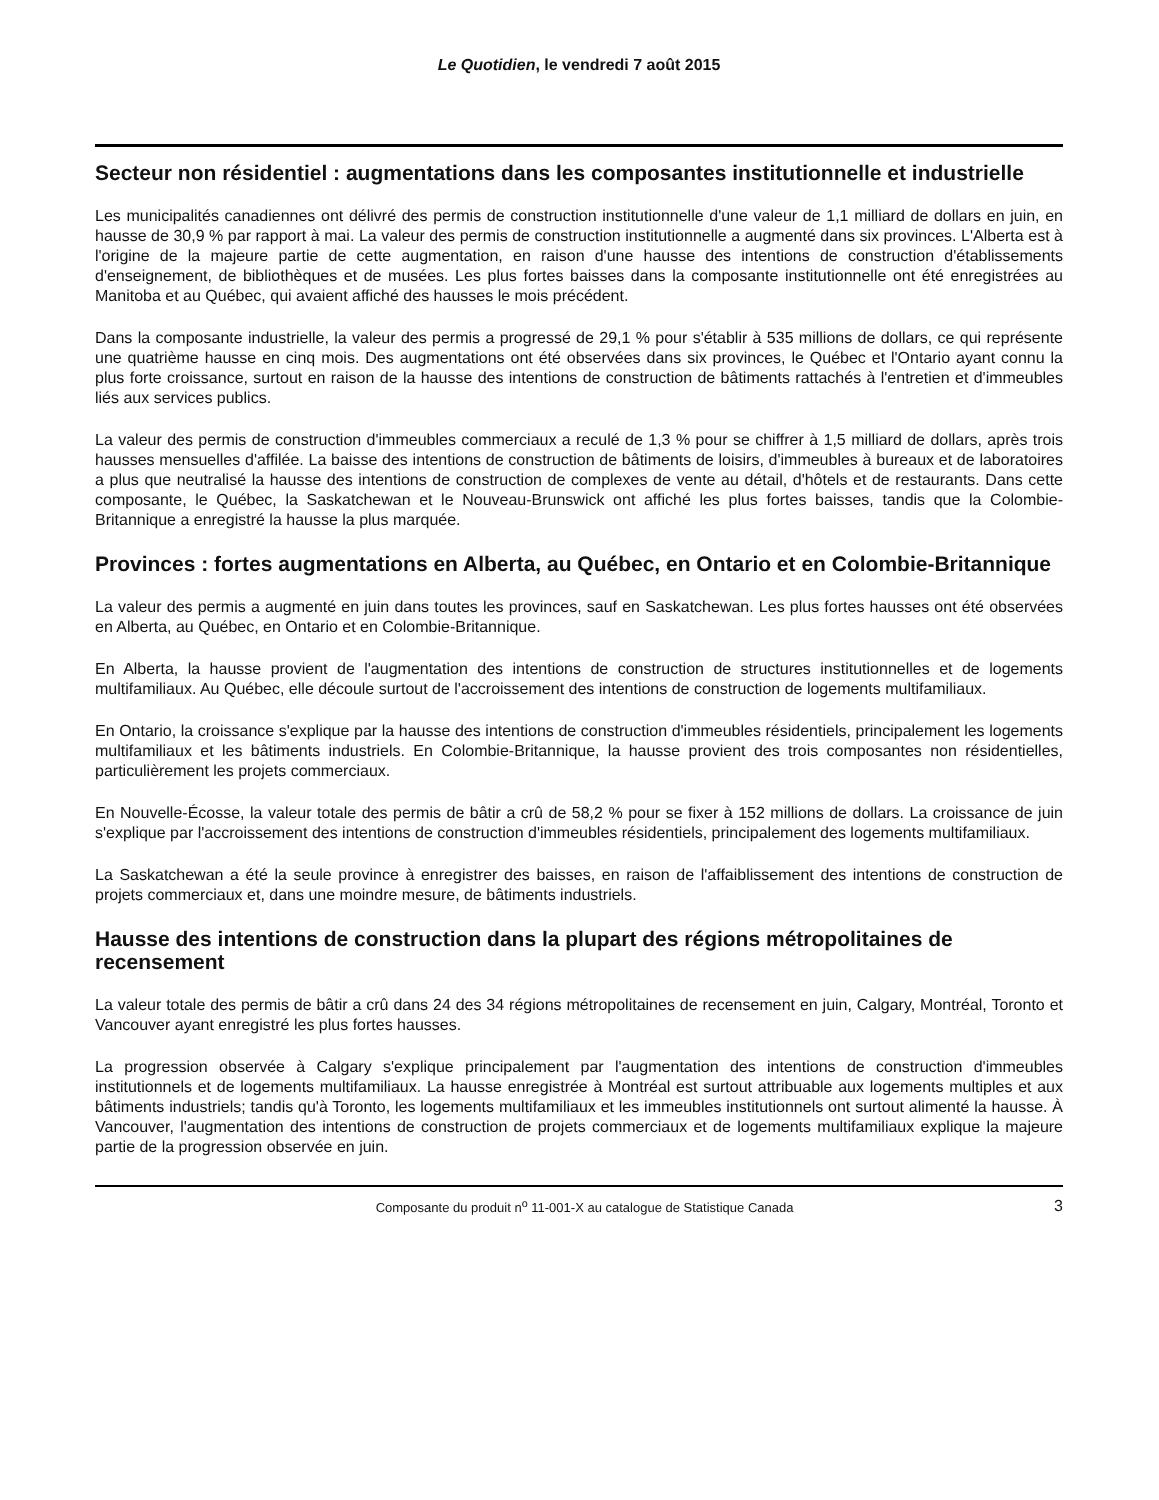Le Quotidien, le vendredi 7 août 2015
Secteur non résidentiel : augmentations dans les composantes institutionnelle et industrielle
Les municipalités canadiennes ont délivré des permis de construction institutionnelle d'une valeur de 1,1 milliard de dollars en juin, en hausse de 30,9 % par rapport à mai. La valeur des permis de construction institutionnelle a augmenté dans six provinces. L'Alberta est à l'origine de la majeure partie de cette augmentation, en raison d'une hausse des intentions de construction d'établissements d'enseignement, de bibliothèques et de musées. Les plus fortes baisses dans la composante institutionnelle ont été enregistrées au Manitoba et au Québec, qui avaient affiché des hausses le mois précédent.
Dans la composante industrielle, la valeur des permis a progressé de 29,1 % pour s'établir à 535 millions de dollars, ce qui représente une quatrième hausse en cinq mois. Des augmentations ont été observées dans six provinces, le Québec et l'Ontario ayant connu la plus forte croissance, surtout en raison de la hausse des intentions de construction de bâtiments rattachés à l'entretien et d'immeubles liés aux services publics.
La valeur des permis de construction d'immeubles commerciaux a reculé de 1,3 % pour se chiffrer à 1,5 milliard de dollars, après trois hausses mensuelles d'affilée. La baisse des intentions de construction de bâtiments de loisirs, d'immeubles à bureaux et de laboratoires a plus que neutralisé la hausse des intentions de construction de complexes de vente au détail, d'hôtels et de restaurants. Dans cette composante, le Québec, la Saskatchewan et le Nouveau-Brunswick ont affiché les plus fortes baisses, tandis que la Colombie-Britannique a enregistré la hausse la plus marquée.
Provinces : fortes augmentations en Alberta, au Québec, en Ontario et en Colombie-Britannique
La valeur des permis a augmenté en juin dans toutes les provinces, sauf en Saskatchewan. Les plus fortes hausses ont été observées en Alberta, au Québec, en Ontario et en Colombie-Britannique.
En Alberta, la hausse provient de l'augmentation des intentions de construction de structures institutionnelles et de logements multifamiliaux. Au Québec, elle découle surtout de l'accroissement des intentions de construction de logements multifamiliaux.
En Ontario, la croissance s'explique par la hausse des intentions de construction d'immeubles résidentiels, principalement les logements multifamiliaux et les bâtiments industriels. En Colombie-Britannique, la hausse provient des trois composantes non résidentielles, particulièrement les projets commerciaux.
En Nouvelle-Écosse, la valeur totale des permis de bâtir a crû de 58,2 % pour se fixer à 152 millions de dollars. La croissance de juin s'explique par l'accroissement des intentions de construction d'immeubles résidentiels, principalement des logements multifamiliaux.
La Saskatchewan a été la seule province à enregistrer des baisses, en raison de l'affaiblissement des intentions de construction de projets commerciaux et, dans une moindre mesure, de bâtiments industriels.
Hausse des intentions de construction dans la plupart des régions métropolitaines de recensement
La valeur totale des permis de bâtir a crû dans 24 des 34 régions métropolitaines de recensement en juin, Calgary, Montréal, Toronto et Vancouver ayant enregistré les plus fortes hausses.
La progression observée à Calgary s'explique principalement par l'augmentation des intentions de construction d'immeubles institutionnels et de logements multifamiliaux. La hausse enregistrée à Montréal est surtout attribuable aux logements multiples et aux bâtiments industriels; tandis qu'à Toronto, les logements multifamiliaux et les immeubles institutionnels ont surtout alimenté la hausse. À Vancouver, l'augmentation des intentions de construction de projets commerciaux et de logements multifamiliaux explique la majeure partie de la progression observée en juin.
Composante du produit n<sup>o</sup> 11-001-X au catalogue de Statistique Canada 3